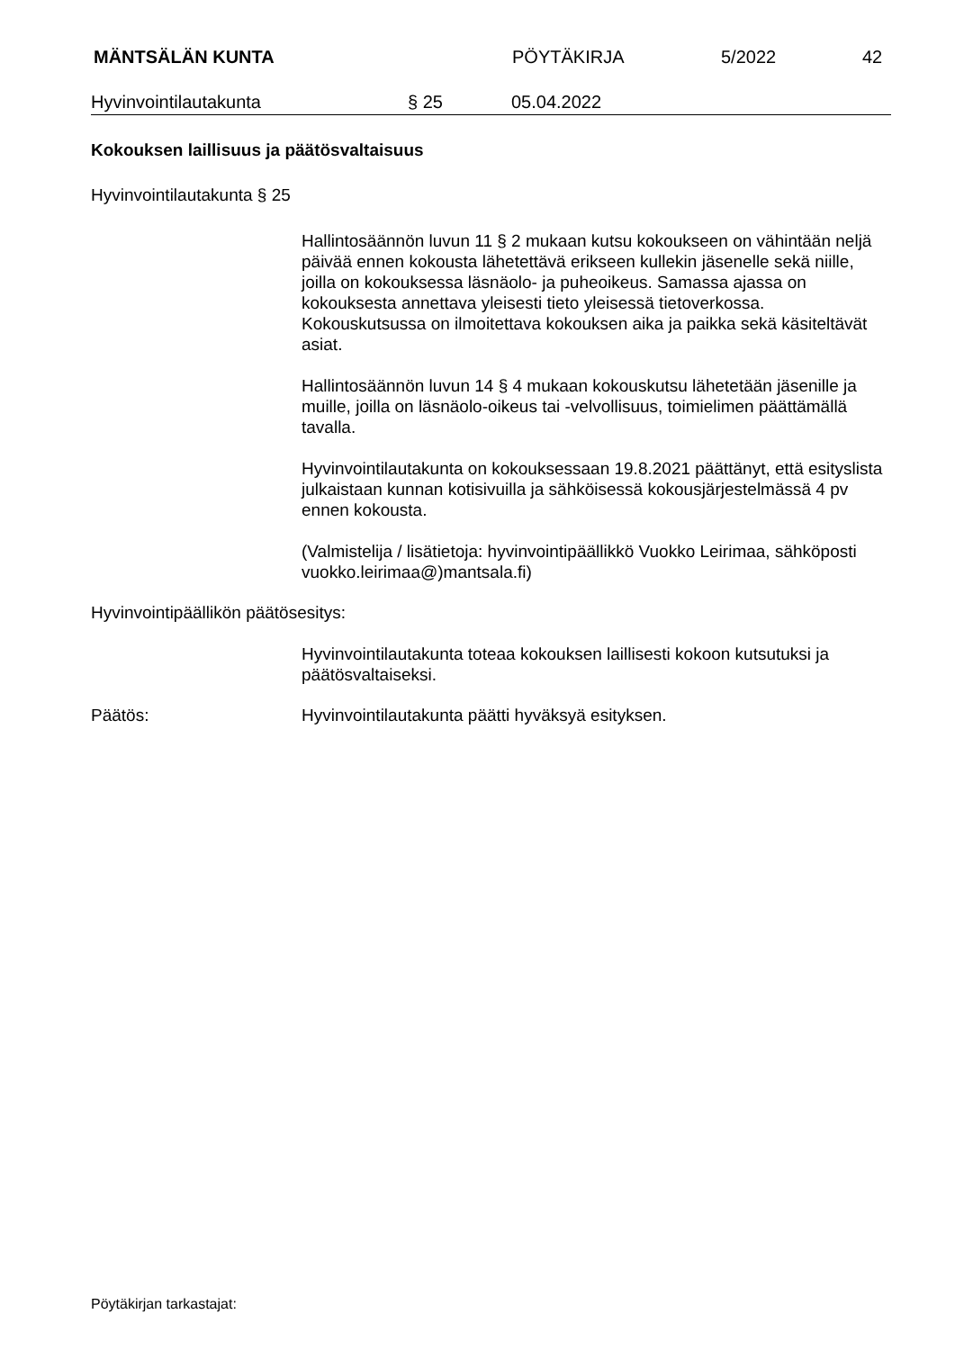MÄNTSÄLÄN KUNTA PÖYTÄKIRJA 5/2022 42
Hyvinvointilautakunta § 25 05.04.2022
Kokouksen laillisuus ja päätösvaltaisuus
Hyvinvointilautakunta § 25
Hallintosäännön luvun 11 § 2 mukaan kutsu kokoukseen on vähintään neljä päivää ennen kokousta lähetettävä erikseen kullekin jäsenelle sekä niille, joilla on kokouksessa läsnäolo- ja puheoikeus. Samassa ajassa on kokouksesta annettava yleisesti tieto yleisessä tietoverkossa. Kokouskutsussa on ilmoitettava kokouksen aika ja paikka sekä käsiteltävät asiat.
Hallintosäännön luvun 14 § 4 mukaan kokouskutsu lähetetään jäsenille ja muille, joilla on läsnäolo-oikeus tai -velvollisuus, toimielimen päättämällä tavalla.
Hyvinvointilautakunta on kokouksessaan 19.8.2021 päättänyt, että esityslista julkaistaan kunnan kotisivuilla ja sähköisessä kokousjärjestelmässä 4 pv ennen kokousta.
(Valmistelija / lisätietoja: hyvinvointipäällikkö Vuokko Leirimaa, sähköposti vuokko.leirimaa@)mantsala.fi)
Hyvinvointipäällikön päätösesitys:
Hyvinvointilautakunta toteaa kokouksen laillisesti kokoon kutsutuksi ja päätösvaltaiseksi.
Päätös: Hyvinvointilautakunta päätti hyväksyä esityksen.
Pöytäkirjan tarkastajat: